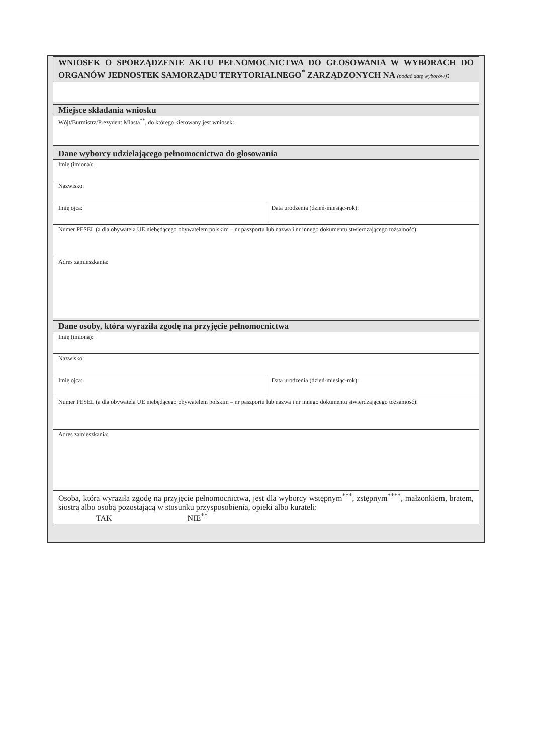| WNIOSEK O SPORZĄDZENIE AKTU PEŁNOMOCNICTWA DO GŁOSOWANIA W WYBORACH DO ORGANÓW JEDNOSTEK SAMORZĄDU TERYTORIALNEGO<sup>*</sup> ZARZĄDZONYCH NA (podać datę wyborów) : |
| Miejsce składania wniosku |
| Wójt/Burmistrz/Prezydent Miasta<sup>**</sup>, do którego kierowany jest wniosek: |
| Dane wyborcy udzielającego pełnomocnictwa do głosowania | |
| --- | --- |
| Imię (imiona): | |
| Nazwisko: | |
| Imię ojca: | Data urodzenia (dzień-miesiąc-rok): |
| Numer PESEL (a dla obywatela UE niebędącego obywatelem polskim – nr paszportu lub nazwa i nr innego dokumentu stwierdzającego tożsamość): | |
| Adres zamieszkania: | |
| Dane osoby, która wyraziła zgodę na przyjęcie pełnomocnictwa | |
| Imię (imiona): | |
| Nazwisko: | |
| Imię ojca: | Data urodzenia (dzień-miesiąc-rok): |
| Numer PESEL (a dla obywatela UE niebędącego obywatelem polskim – nr paszportu lub nazwa i nr innego dokumentu stwierdzającego tożsamość): | |
| Adres zamieszkania: | |
| Osoba, która wyraziła zgodę na przyjęcie pełnomocnictwa, jest dla wyborcy wstępnym<sup>***</sup>, zstępnym<sup>****</sup>, małżonkiem, bratem, siostrą albo osobą pozostającą w stosunku przysposobienia, opieki albo kurateli: TAK NIE<sup>**</sup> | |